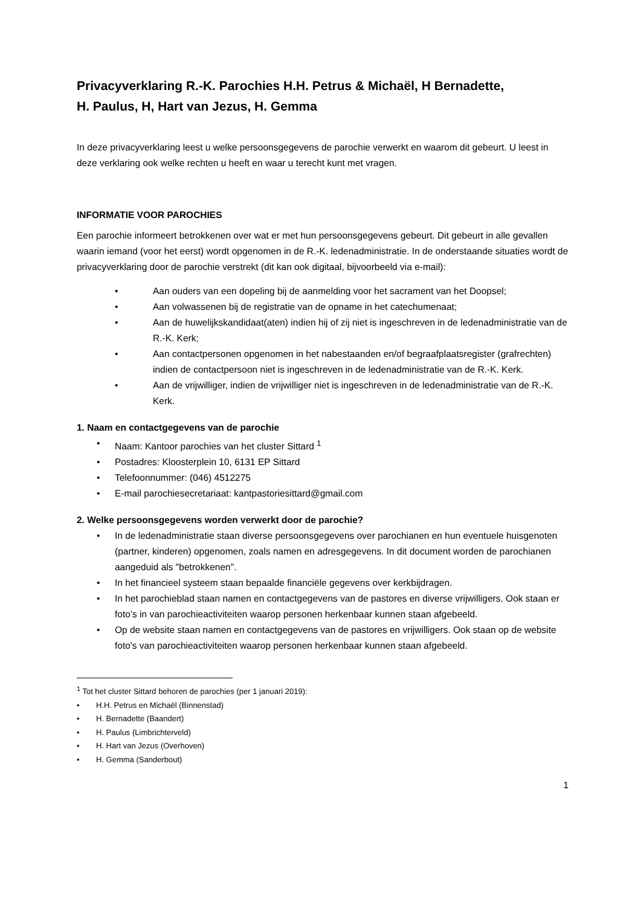Privacyverklaring R.-K. Parochies H.H. Petrus & Michaël, H Bernadette,
H. Paulus, H, Hart van Jezus, H. Gemma
In deze privacyverklaring leest u welke persoonsgegevens de parochie verwerkt en waarom dit gebeurt. U leest in deze verklaring ook welke rechten u heeft en waar u terecht kunt met vragen.
INFORMATIE VOOR PAROCHIES
Een parochie informeert betrokkenen over wat er met hun persoonsgegevens gebeurt. Dit gebeurt in alle gevallen waarin iemand (voor het eerst) wordt opgenomen in de R.-K. ledenadministratie. In de onderstaande situaties wordt de privacyverklaring door de parochie verstrekt (dit kan ook digitaal, bijvoorbeeld via e-mail):
• Aan ouders van een dopeling bij de aanmelding voor het sacrament van het Doopsel;
• Aan volwassenen bij de registratie van de opname in het catechumenaat;
• Aan de huwelijkskandidaat(aten) indien hij of zij niet is ingeschreven in de ledenadministratie van de R.-K. Kerk;
• Aan contactpersonen opgenomen in het nabestaanden en/of begraafplaatsregister (grafrechten) indien de contactpersoon niet is ingeschreven in de ledenadministratie van de R.-K. Kerk.
• Aan de vrijwilliger, indien de vrijwilliger niet is ingeschreven in de ledenadministratie van de R.-K. Kerk.
1. Naam en contactgegevens van de parochie
• Naam: Kantoor parochies van het cluster Sittard <sup>1</sup>
• Postadres: Kloosterplein 10, 6131 EP Sittard
• Telefoonnummer: (046) 4512275
• E-mail parochiesecretariaat: kantpastoriesittard@gmail.com
2. Welke persoonsgegevens worden verwerkt door de parochie?
• In de ledenadministratie staan diverse persoonsgegevens over parochianen en hun eventuele huisgenoten (partner, kinderen) opgenomen, zoals namen en adresgegevens. In dit document worden de parochianen aangeduid als "betrokkenen".
• In het financieel systeem staan bepaalde financiële gegevens over kerkbijdragen.
• In het parochieblad staan namen en contactgegevens van de pastores en diverse vrijwilligers. Ook staan er foto’s in van parochieactiviteiten waarop personen herkenbaar kunnen staan afgebeeld.
• Op de website staan namen en contactgegevens van de pastores en vrijwilligers. Ook staan op de website foto's van parochieactiviteiten waarop personen herkenbaar kunnen staan afgebeeld.
<sup>1</sup> Tot het cluster Sittard behoren de parochies (per 1 januari 2019):
• H.H. Petrus en Michaël (Binnenstad)
• H. Bernadette (Baandert)
• H. Paulus (Limbrichterveld)
• H. Hart van Jezus (Overhoven)
• H. Gemma (Sanderbout)
1